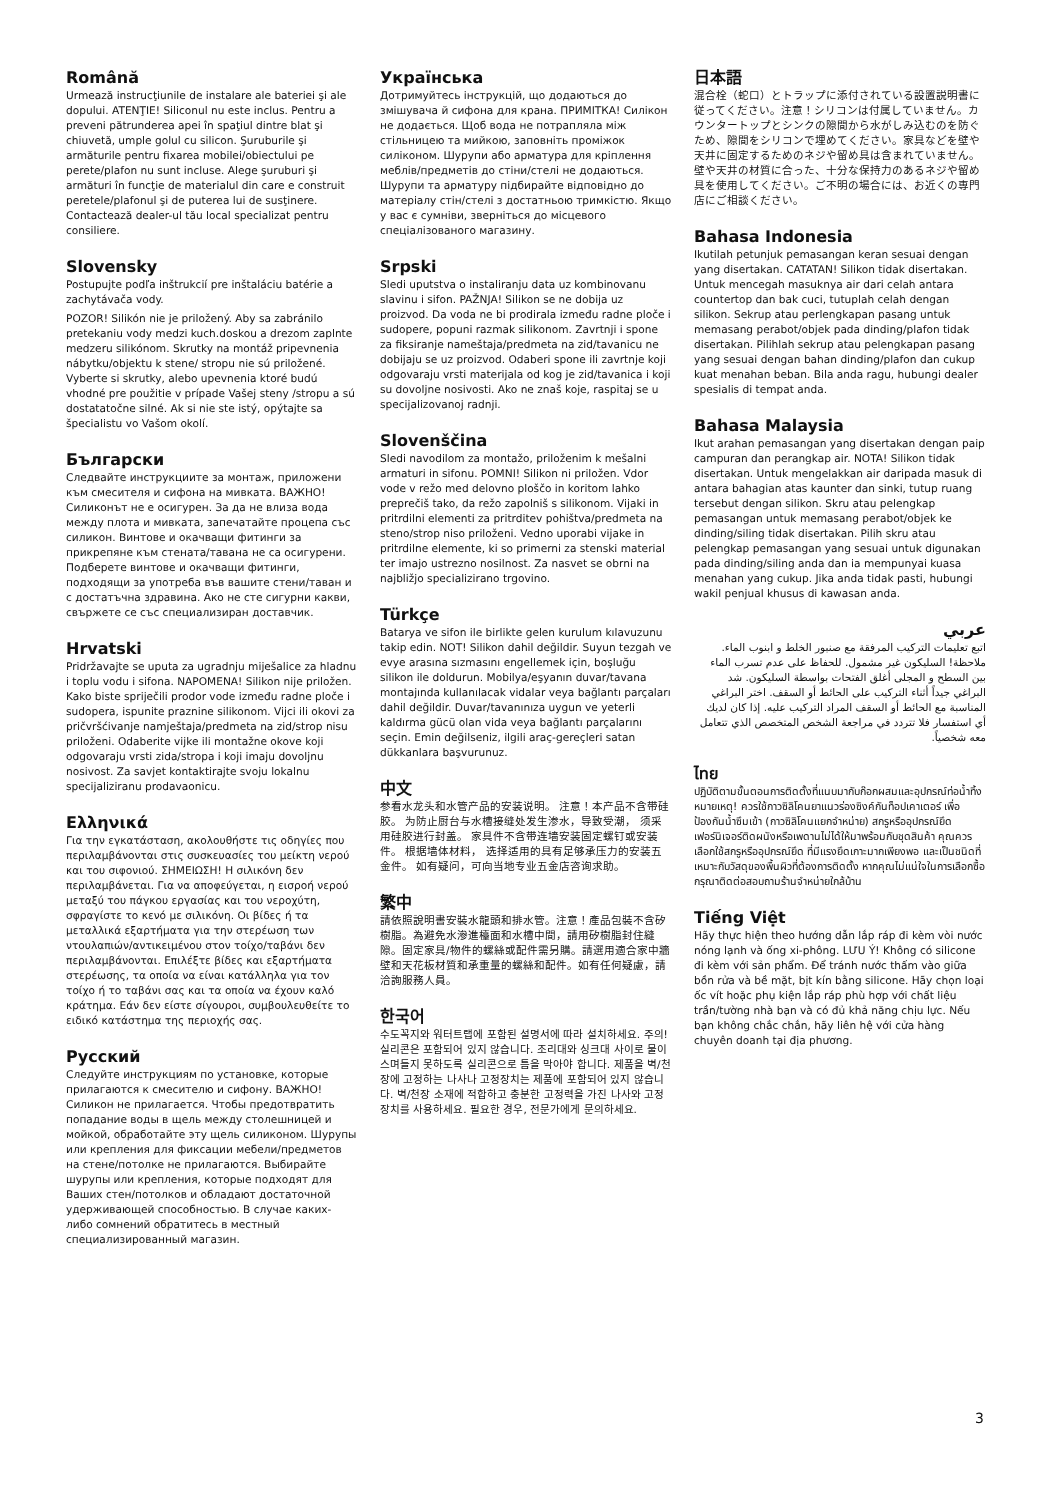Română
Urmează instrucţiunile de instalare ale bateriei şi ale dopului. ATENŢIE! Siliconul nu este inclus. Pentru a preveni pătrunderea apei în spaţiul dintre blat şi chiuvetă, umple golul cu silicon. Şuruburile şi armăturile pentru fixarea mobilei/obiectului pe perete/plafon nu sunt incluse. Alege şuruburi şi armături în funcţie de materialul din care e construit peretele/plafonul şi de puterea lui de susţinere. Contactează dealer-ul tău local specializat pentru consiliere.
Slovensky
Postupujte podľa inštrukcií pre inštaláciu batérie a zachytávača vody.
POZOR! Silikón nie je priložený. Aby sa zabránilo pretekaniu vody medzi kuch.doskou a drezom zaplnte medzeru silikónom. Skrutky na montáž pripevnenia nábytku/objektu k stene/ stropu nie sú priložené. Vyberte si skrutky, alebo upevnenia ktoré budú vhodné pre použitie v prípade Vašej steny /stropu a sú dostatatočne silné. Ak si nie ste istý, opýtajte sa špecialistu vo Vašom okolí.
Български
Следвайте инструкциите за монтаж, приложени към смесителя и сифона на мивката. ВАЖНО! Силиконът не е осигурен. За да не влиза вода между плота и мивката, запечатайте процепа със силикон. Винтове и окачващи фитинги за прикрепяне към стената/тавана не са осигурени. Подберете винтове и окачващи фитинги, подходящи за употреба във вашите стени/таван и с достатъчна здравина. Ако не сте сигурни какви, свържете се със специализиран доставчик.
Hrvatski
Pridržavajte se uputa za ugradnju miješalice za hladnu i toplu vodu i sifona. NAPOMENA! Silikon nije priložen. Kako biste spriječili prodor vode između radne ploče i sudopera, ispunite praznine silikonom. Vijci ili okovi za pričvršćivanje namještaja/predmeta na zid/strop nisu priloženi. Odaberite vijke ili montažne okove koji odgovaraju vrsti zida/stropa i koji imaju dovoljnu nosivost. Za savjet kontaktirajte svoju lokalnu specijaliziranu prodavaonicu.
Ελληνικά
Για την εγκατάσταση, ακολουθήστε τις οδηγίες που περιλαμβάνονται στις συσκευασίες του μείκτη νερού και του σιφονιού. ΣΗΜΕΙΩΣΗ! Η σιλικόνη δεν περιλαμβάνεται. Για να αποφεύγεται, η εισροή νερού μεταξύ του πάγκου εργασίας και του νεροχύτη, σφραγίστε το κενό με σιλικόνη. Οι βίδες ή τα μεταλλικά εξαρτήματα για την στερέωση των ντουλαπιών/αντικειμένου στον τοίχο/ταβάνι δεν περιλαμβάνονται. Επιλέξτε βίδες και εξαρτήματα στερέωσης, τα οποία να είναι κατάλληλα για τον τοίχο ή το ταβάνι σας και τα οποία να έχουν καλό κράτημα. Εάν δεν είστε σίγουροι, συμβουλευθείτε το ειδικό κατάστημα της περιοχής σας.
Русский
Следуйте инструкциям по установке, которые прилагаются к смесителю и сифону. ВАЖНО! Силикон не прилагается. Чтобы предотвратить попадание воды в щель между столешницей и мойкой, обработайте эту щель силиконом. Шурупы или крепления для фиксации мебели/предметов на стене/потолке не прилагаются. Выбирайте шурупы или крепления, которые подходят для Ваших стен/потолков и обладают достаточной удерживающей способностью. В случае каких-либо сомнений обратитесь в местный специализированный магазин.
Українська
Дотримуйтесь інструкцій, що додаються до змішувача й сифона для крана. ПРИМІТКА! Силікон не додається. Щоб вода не потрапляла між стільницею та мийкою, заповніть проміжок силіконом. Шурупи або арматура для кріплення меблів/предметів до стіни/стелі не додаються. Шурупи та арматуру підбирайте відповідно до матеріалу стін/стелі з достатньою тримкістю. Якщо у вас є сумніви, зверніться до місцевого спеціалізованого магазину.
Srpski
Sledi uputstva o instaliranju data uz kombinovanu slavinu i sifon. PAŽNJA! Silikon se ne dobija uz proizvod. Da voda ne bi prodirala između radne ploče i sudopere, popuni razmak silikonom. Zavrtnji i spone za fiksiranje nameštaja/predmeta na zid/tavanicu ne dobijaju se uz proizvod. Odaberi spone ili zavrtnje koji odgovaraju vrsti materijala od kog je zid/tavanica i koji su dovoljne nosivosti. Ako ne znaš koje, raspitaj se u specijalizovanoj radnji.
Slovenščina
Sledi navodilom za montažo, priloženim k mešalni armaturi in sifonu. POMNI! Silikon ni priložen. Vdor vode v režo med delovno ploščo in koritom lahko preprečiš tako, da režo zapolniš s silikonom. Vijaki in pritrdilni elementi za pritrditev pohištva/predmeta na steno/strop niso priloženi. Vedno uporabi vijake in pritrdilne elemente, ki so primerni za stenski material ter imajo ustrezno nosilnost. Za nasvet se obrni na najbližjo specializirano trgovino.
Türkçe
Batarya ve sifon ile birlikte gelen kurulum kılavuzunu takip edin. NOT! Silikon dahil değildir. Suyun tezgah ve evye arasına sızmasını engellemek için, boşluğu silikon ile doldurun. Mobilya/eşyanın duvar/tavana montajında kullanılacak vidalar veya bağlantı parçaları dahil değildir. Duvar/tavanınıza uygun ve yeterli kaldırma gücü olan vida veya bağlantı parçalarını seçin. Emin değilseniz, ilgili araç-gereçleri satan dükkanlara başvurunuz.
中文
参看水龙头和水管产品的安装说明。 注意！本产品不含带硅胶。 为防止厨台与水槽接缝处发生渗水，导致受潮， 须采用硅胶进行封盖。 家具件不含带连墙安装固定螺钉或安装件。 根据墙体材料， 选择适用的具有足够承压力的安装五金件。 如有疑问，可向当地专业五金店咨询求助。
繁中
請依照說明書安裝水龍頭和排水管。注意！產品包裝不含矽樹脂。為避免水滲進檯面和水槽中間，請用矽樹脂封住縫隙。固定家具/物件的螺絲或配件需另購。請選用適合家中牆壁和天花板材質和承重量的螺絲和配件。如有任何疑慮，請洽詢服務人員。
한국어
수도꼭지와 워터트랩에 포함된 설명서에 따라 설치하세요. 주의! 실리콘은 포함되어 있지 않습니다. 조리대와 싱크대 사이로 물이 스며들지 못하도록 실리콘으로 틈을 막아야 합니다. 제품을 벽/천장에 고정하는 나사나 고정장치는 제품에 포함되어 있지 않습니다. 벽/천장 소재에 적합하고 충분한 고정력을 가진 나사와 고정장치를 사용하세요. 필요한 경우, 전문가에게 문의하세요.
日本語
混合栓（蛇口）とトラップに添付されている設置説明書に従ってください。注意！シリコンは付属していません。カウンタートップとシンクの隙間から水がしみ込むのを防ぐため、隙間をシリコンで埋めてください。家具などを壁や天井に固定するためのネジや留め具は含まれていません。壁や天井の材質に合った、十分な保持力のあるネジや留め具を使用してください。ご不明の場合には、お近くの専門店にご相談ください。
Bahasa Indonesia
Ikutilah petunjuk pemasangan keran sesuai dengan yang disertakan. CATATAN! Silikon tidak disertakan. Untuk mencegah masuknya air dari celah antara countertop dan bak cuci, tutuplah celah dengan silikon. Sekrup atau perlengkapan pasang untuk memasang perabot/objek pada dinding/plafon tidak disertakan. Pilihlah sekrup atau pelengkapan pasang yang sesuai dengan bahan dinding/plafon dan cukup kuat menahan beban. Bila anda ragu, hubungi dealer spesialis di tempat anda.
Bahasa Malaysia
Ikut arahan pemasangan yang disertakan dengan paip campuran dan perangkap air. NOTA! Silikon tidak disertakan. Untuk mengelakkan air daripada masuk di antara bahagian atas kaunter dan sinki, tutup ruang tersebut dengan silikon. Skru atau pelengkap pemasangan untuk memasang perabot/objek ke dinding/siling tidak disertakan. Pilih skru atau pelengkap pemasangan yang sesuai untuk digunakan pada dinding/siling anda dan ia mempunyai kuasa menahan yang cukup. Jika anda tidak pasti, hubungi wakil penjual khusus di kawasan anda.
عربي
اتبع تعليمات التركيب المرفقة مع صنبور الخلط و ابنوب الماء. ملاحظة! السليكون غير مشمول. للحفاظ على عدم تسرب الماء بين السطح و المجلى أغلق الفتحات بواسطة السليكون. شد البراغي جيداً أثناء التركيب على الحائط أو السقف. اختر البراغي المناسبة مع الحائط أو السقف المراد التركيب عليه. إذا كان لديك أي استفسار فلا تتردد في مراجعة الشخص المتخصص الذي تتعامل معه شخصياً.
ไทย
ปฏิบัติตามขั้นตอนการติดตั้งที่แนบมากับก๊อกผสมและอุปกรณ์ท่อน้ำทิ้ง หมายเหตุ! ควรใช้กาวซิลิโคนยาแนวร่องซิงค์กันท็อปเคาเตอร์ เพื่อป้องกันน้ำซึมเข้า (กาวซิลิโคนแยกจำหน่าย) สกรูหรืออุปกรณ์ยึดเฟอร์นิเจอร์ติดผนังหรือเพดานไม่ได้ให้มาพร้อมกับชุดสินค้า คุณควรเลือกใช้สกรูหรืออุปกรณ์ยึด ที่มีแรงยึดเกาะมากเพียงพอ และเป็นชนิดที่เหมาะกับวัสดุของพื้นผิวที่ต้องการติดตั้ง หากคุณไม่แน่ใจในการเลือกซื้อ กรุณาติดต่อสอบถามร้านจำหน่ายใกล้บ้าน
Tiếng Việt
Hãy thực hiện theo hướng dẫn lắp ráp đi kèm vòi nước nóng lạnh và ống xi-phông. LƯU Ý! Không có silicone đi kèm với sản phẩm. Để tránh nước thấm vào giữa bồn rửa và bề mặt, bịt kín bằng silicone. Hãy chọn loại ốc vít hoặc phụ kiện lắp ráp phù hợp với chất liệu trần/tường nhà bạn và có đủ khả năng chịu lực. Nếu bạn không chắc chắn, hãy liên hệ với cửa hàng chuyên doanh tại địa phương.
3